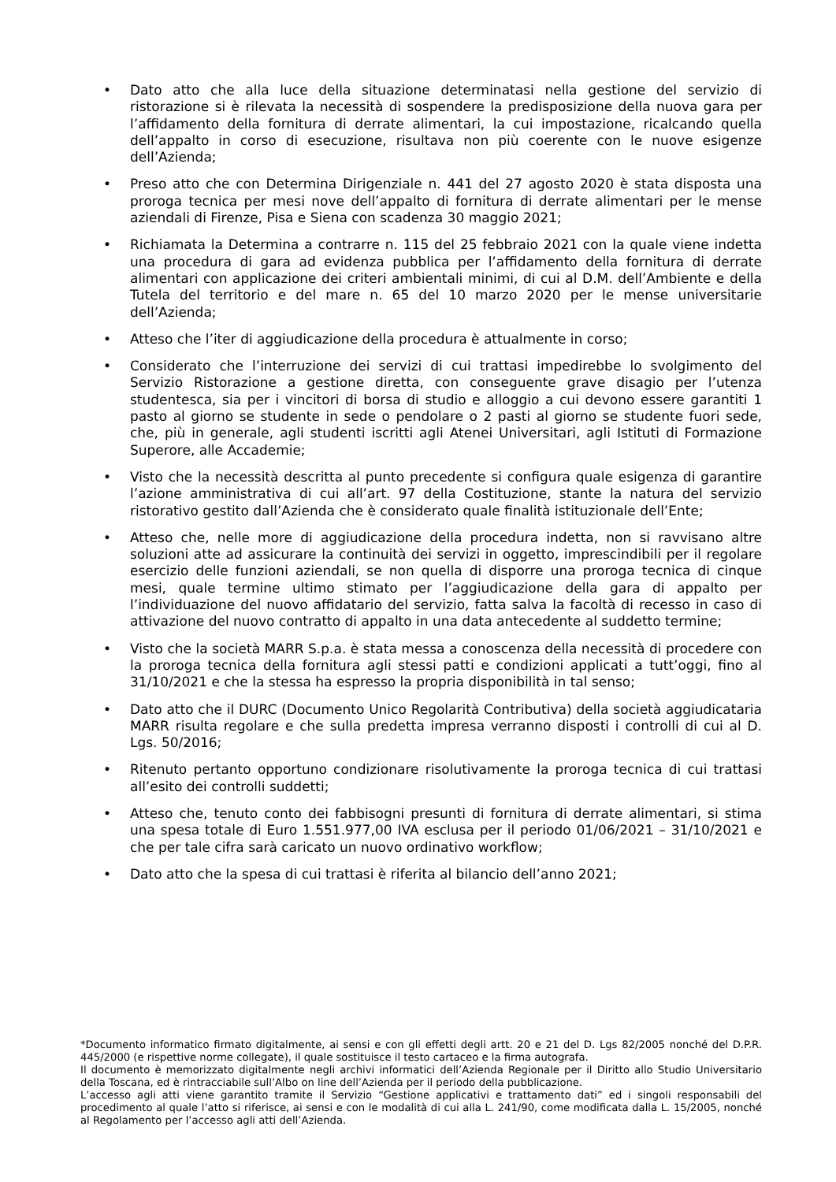• Dato atto che alla luce della situazione determinatasi nella gestione del servizio di ristorazione si è rilevata la necessità di sospendere la predisposizione della nuova gara per l’affidamento della fornitura di derrate alimentari, la cui impostazione, ricalcando quella dell’appalto in corso di esecuzione, risultava non più coerente con le nuove esigenze dell’Azienda;
• Preso atto che con Determina Dirigenziale n. 441 del 27 agosto 2020 è stata disposta una proroga tecnica per mesi nove dell’appalto di fornitura di derrate alimentari per le mense aziendali di Firenze, Pisa e Siena con scadenza 30 maggio 2021;
• Richiamata la Determina a contrarre n. 115 del 25 febbraio 2021 con la quale viene indetta una procedura di gara ad evidenza pubblica per l’affidamento della fornitura di derrate alimentari con applicazione dei criteri ambientali minimi, di cui al D.M. dell’Ambiente e della Tutela del territorio e del mare n. 65 del 10 marzo 2020 per le mense universitarie dell’Azienda;
• Atteso che l’iter di aggiudicazione della procedura è attualmente in corso;
• Considerato che l’interruzione dei servizi di cui trattasi impedirebbe lo svolgimento del Servizio Ristorazione a gestione diretta, con conseguente grave disagio per l’utenza studentesca, sia per i vincitori di borsa di studio e alloggio a cui devono essere garantiti 1 pasto al giorno se studente in sede o pendolare o 2 pasti al giorno se studente fuori sede, che, più in generale, agli studenti iscritti agli Atenei Universitari, agli Istituti di Formazione Superore, alle Accademie;
• Visto che la necessità descritta al punto precedente si configura quale esigenza di garantire l’azione amministrativa di cui all’art. 97 della Costituzione, stante la natura del servizio ristorativo gestito dall’Azienda che è considerato quale finalità istituzionale dell’Ente;
• Atteso che, nelle more di aggiudicazione della procedura indetta, non si ravvisano altre soluzioni atte ad assicurare la continuità dei servizi in oggetto, imprescindibili per il regolare esercizio delle funzioni aziendali, se non quella di disporre una proroga tecnica di cinque mesi, quale termine ultimo stimato per l’aggiudicazione della gara di appalto per l’individuazione del nuovo affidatario del servizio, fatta salva la facoltà di recesso in caso di attivazione del nuovo contratto di appalto in una data antecedente al suddetto termine;
• Visto che la società MARR S.p.a. è stata messa a conoscenza della necessità di procedere con la proroga tecnica della fornitura agli stessi patti e condizioni applicati a tutt’oggi, fino al 31/10/2021 e che la stessa ha espresso la propria disponibilità in tal senso;
• Dato atto che il DURC (Documento Unico Regolarità Contributiva) della società aggiudicataria MARR risulta regolare e che sulla predetta impresa verranno disposti i controlli di cui al D. Lgs. 50/2016;
• Ritenuto pertanto opportuno condizionare risolutivamente la proroga tecnica di cui trattasi all’esito dei controlli suddetti;
• Atteso che, tenuto conto dei fabbisogni presunti di fornitura di derrate alimentari, si stima una spesa totale di Euro 1.551.977,00 IVA esclusa per il periodo 01/06/2021 – 31/10/2021 e che per tale cifra sarà caricato un nuovo ordinativo workflow;
• Dato atto che la spesa di cui trattasi è riferita al bilancio dell’anno 2021;
*Documento informatico firmato digitalmente, ai sensi e con gli effetti degli artt. 20 e 21 del D. Lgs 82/2005 nonché del D.P.R. 445/2000 (e rispettive norme collegate), il quale sostituisce il testo cartaceo e la firma autografa.
Il documento è memorizzato digitalmente negli archivi informatici dell’Azienda Regionale per il Diritto allo Studio Universitario della Toscana, ed è rintracciabile sull’Albo on line dell’Azienda per il periodo della pubblicazione.
L’accesso agli atti viene garantito tramite il Servizio “Gestione applicativi e trattamento dati” ed i singoli responsabili del procedimento al quale l’atto si riferisce, ai sensi e con le modalità di cui alla L. 241/90, come modificata dalla L. 15/2005, nonché al Regolamento per l’accesso agli atti dell’Azienda.